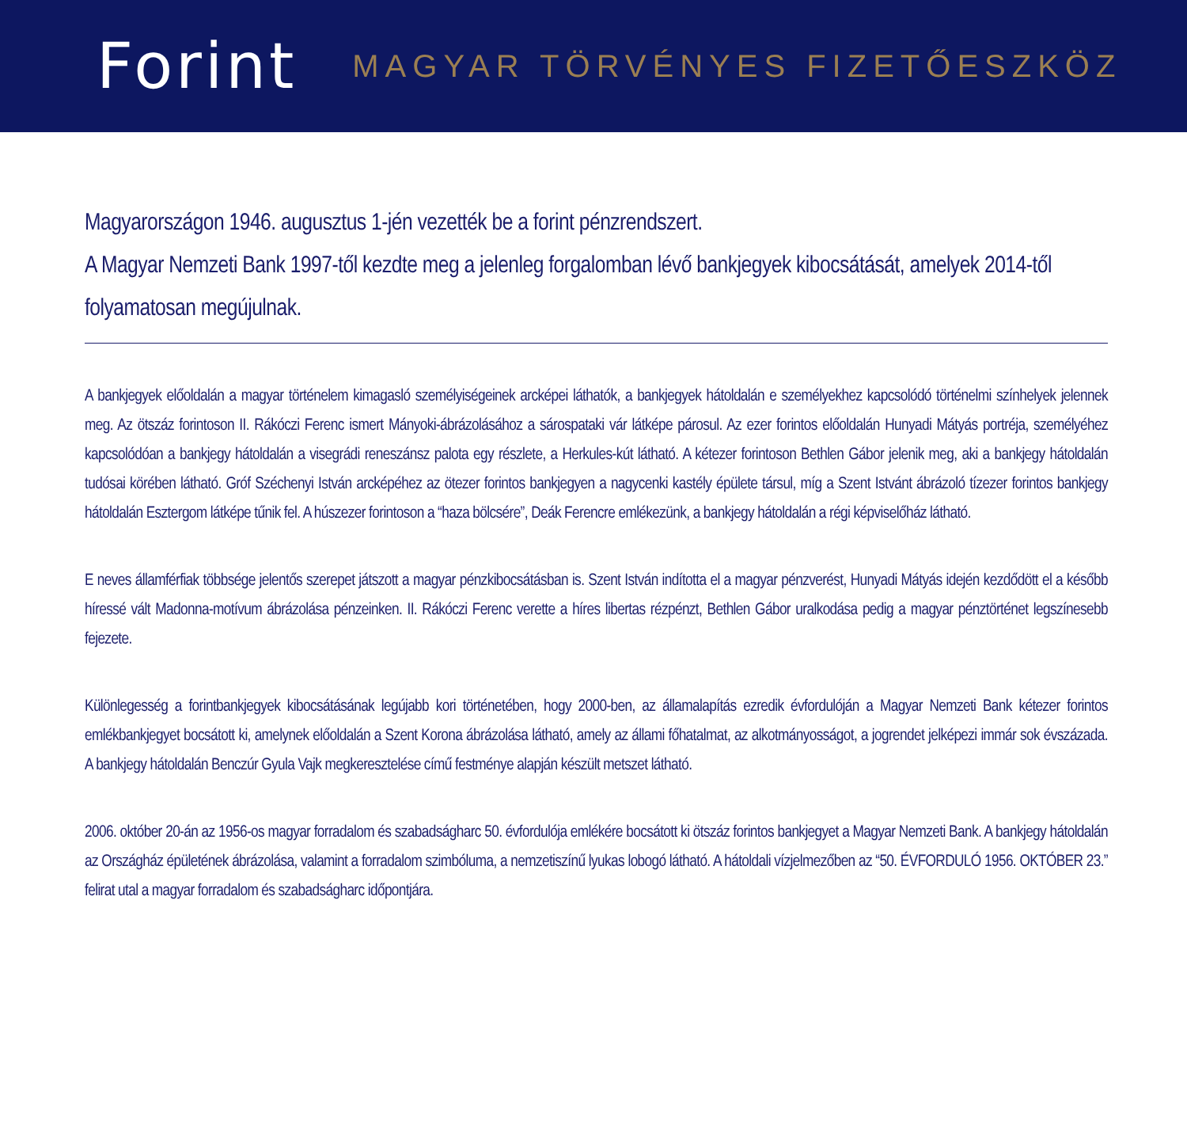Forint
MAGYAR TÖRVÉNYES FIZETŐESZKÖZ
Magyarországon 1946. augusztus 1-jén vezették be a forint pénzrendszert.
A Magyar Nemzeti Bank 1997-től kezdte meg a jelenleg forgalomban lévő bankjegyek kibocsátását, amelyek 2014-től folyamatosan megújulnak.
A bankjegyek előoldalán a magyar történelem kimagasló személyiségeinek arcképei láthatók, a bankjegyek hátoldalán e személyekhez kapcsolódó történelmi színhelyek jelennek meg. Az ötszáz forintoson II. Rákóczi Ferenc ismert Mányoki-ábrázolásához a sárospataki vár látképe párosul. Az ezer forintos előoldalán Hunyadi Mátyás portréja, személyéhez kapcsolódóan a bankjegy hátoldalán a visegrádi reneszánsz palota egy részlete, a Herkules-kút látható. A kétezer forintoson Bethlen Gábor jelenik meg, aki a bankjegy hátoldalán tudósai körében látható. Gróf Széchenyi István arcképéhez az ötezer forintos bankjegyen a nagycenki kastély épülete társul, míg a Szent Istvánt ábrázoló tízezer forintos bankjegy hátoldalán Esztergom látképe tűnik fel. A húszezer forintoson a “haza bölcsére”, Deák Ferencre emlékezünk, a bankjegy hátoldalán a régi képviselőház látható.
E neves államférfiak többsége jelentős szerepet játszott a magyar pénzkibocsátásban is. Szent István indította el a magyar pénzverést, Hunyadi Mátyás idején kezdődött el a később híressé vált Madonna-motívum ábrázolása pénzeinken. II. Rákóczi Ferenc verette a híres libertas rézpénzt, Bethlen Gábor uralkodása pedig a magyar pénztörténet legszínesebb fejezete.
Különlegesség a forintbankjegyek kibocsátásának legújabb kori történetében, hogy 2000-ben, az államalapítás ezredik évfordulóján a Magyar Nemzeti Bank kétezer forintos emlékbankjegyet bocsátott ki, amelynek előoldalán a Szent Korona ábrázolása látható, amely az állami főhatalmat, az alkotmányosságot, a jogrendet jelképezi immár sok évszázada. A bankjegy hátoldalán Benczúr Gyula Vajk megkeresztelése című festménye alapján készült metszet látható.
2006. október 20-án az 1956-os magyar forradalom és szabadságharc 50. évfordulója emlékére bocsátott ki ötszáz forintos bankjegyet a Magyar Nemzeti Bank. A bankjegy hátoldalán az Országház épületének ábrázolása, valamint a forradalom szimbóluma, a nemzetiszínű lyukas lobogó látható. A hátoldali vízjelmezőben az “50. ÉVFORDULÓ 1956. OKTÓBER 23.” felirat utal a magyar forradalom és szabadságharc időpontjára.